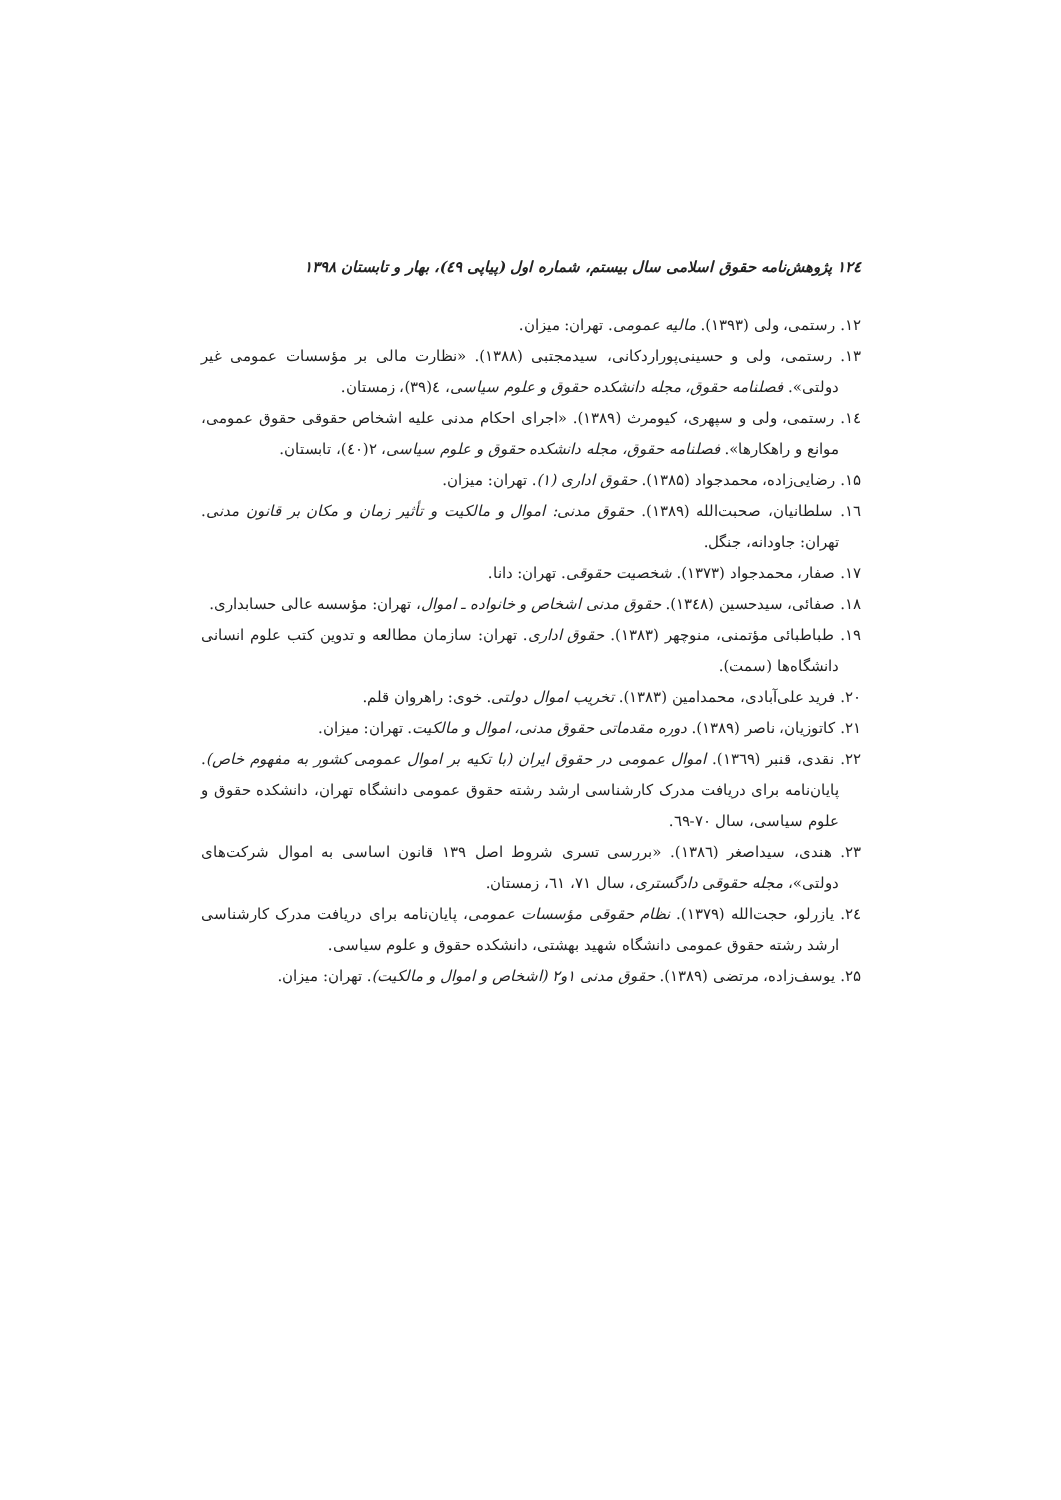۱۲٤ پژوهش‌نامه حقوق اسلامی سال بیستم، شماره اول (پیاپی ٤۹)، بهار و تابستان ۱۳۹۸
۱۲. رستمی، ولی (۱۳۹۳). مالیه عمومی. تهران: میزان.
۱۳. رستمی، ولی و حسینی‌پوراردکانی، سیدمجتبی (۱۳۸۸). «نظارت مالی بر مؤسسات عمومی غیر دولتی». فصلنامه حقوق، مجله دانشکده حقوق و علوم سیاسی، ٤(۳۹)، زمستان.
۱٤. رستمی، ولی و سپهری، کیومرث (۱۳۸۹). «اجرای احکام مدنی علیه اشخاص حقوقی حقوق عمومی، موانع و راهکارها». فصلنامه حقوق، مجله دانشکده حقوق و علوم سیاسی، ۲(٤۰)، تابستان.
۱۵. رضایی‌زاده، محمدجواد (۱۳۸۵). حقوق اداری (۱). تهران: میزان.
۱٦. سلطانیان، صحبت‌الله (۱۳۸۹). حقوق مدنی: اموال و مالکیت و تأثیر زمان و مکان بر قانون مدنی. تهران: جاودانه، جنگل.
۱۷. صفار، محمدجواد (۱۳۷۳). شخصیت حقوقی. تهران: دانا.
۱۸. صفائی، سیدحسین (۱۳٤۸). حقوق مدنی اشخاص و خانواده ـ اموال، تهران: مؤسسه عالی حسابداری.
۱۹. طباطبائی مؤتمنی، منوچهر (۱۳۸۳). حقوق اداری. تهران: سازمان مطالعه و تدوین کتب علوم انسانی دانشگاه‌ها (سمت).
۲۰. فرید علی‌آبادی، محمدامین (۱۳۸۳). تخریب اموال دولتی. خوی: راهروان قلم.
۲۱. کاتوزیان، ناصر (۱۳۸۹). دوره مقدماتی حقوق مدنی، اموال و مالکیت. تهران: میزان.
۲۲. نقدی، قنبر (۱۳٦۹). اموال عمومی در حقوق ایران (با تکیه بر اموال عمومی کشور به مفهوم خاص). پایان‌نامه برای دریافت مدرک کارشناسی ارشد رشته حقوق عمومی دانشگاه تهران، دانشکده حقوق و علوم سیاسی، سال ۷۰-٦۹.
۲۳. هندی، سیداصغر (۱۳۸٦). «بررسی تسری شروط اصل ۱۳۹ قانون اساسی به اموال شرکت‌های دولتی»، مجله حقوقی دادگستری، سال ۷۱، ٦۱، زمستان.
۲٤. یازرلو، حجت‌الله (۱۳۷۹). نظام حقوقی مؤسسات عمومی، پایان‌نامه برای دریافت مدرک کارشناسی ارشد رشته حقوق عمومی دانشگاه شهید بهشتی، دانشکده حقوق و علوم سیاسی.
۲۵. یوسف‌زاده، مرتضی (۱۳۸۹). حقوق مدنی ۱و۲ (اشخاص و اموال و مالکیت). تهران: میزان.